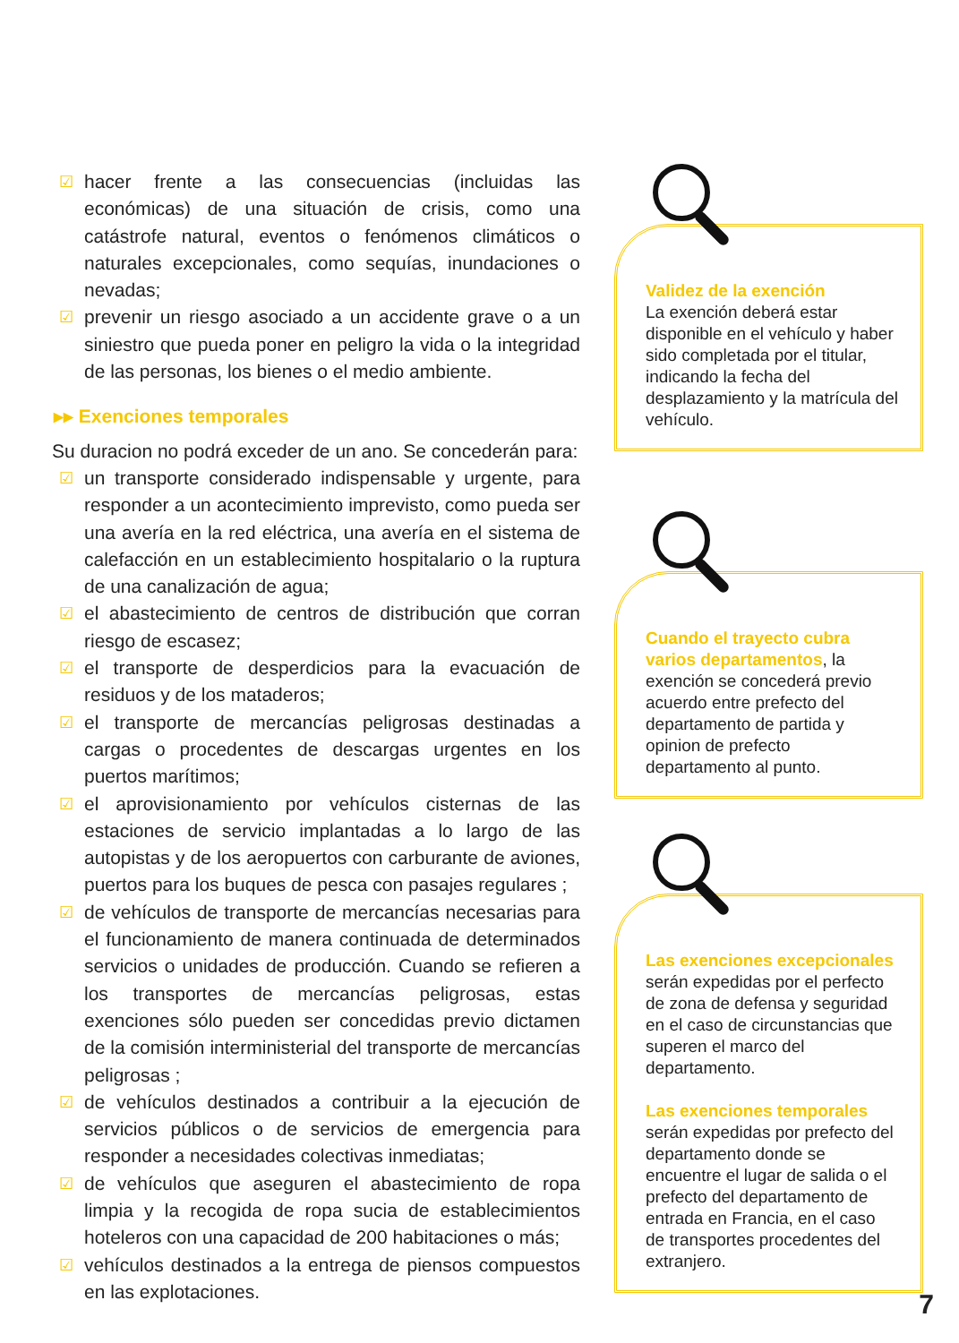☑ hacer frente a las consecuencias (incluidas las económicas) de una situación de crisis, como una catástrofe natural, eventos o fenómenos climáticos o naturales excepcionales, como sequías, inundaciones o nevadas;
☑ prevenir un riesgo asociado a un accidente grave o a un siniestro que pueda poner en peligro la vida o la integridad de las personas, los bienes o el medio ambiente.
▸▸ Exenciones temporales
Su duracion no podrá exceder de un ano. Se concederán para:
☑ un transporte considerado indispensable y urgente, para responder a un acontecimiento imprevisto, como pueda ser una avería en la red eléctrica, una avería en el sistema de calefacción en un establecimiento hospitalario o la ruptura de una canalización de agua;
☑ el abastecimiento de centros de distribución que corran riesgo de escasez;
☑ el transporte de desperdicios para la evacuación de residuos y de los mataderos;
☑ el transporte de mercancías peligrosas destinadas a cargas o procedentes de descargas urgentes en los puertos marítimos;
☑ el aprovisionamiento por vehículos cisternas de las estaciones de servicio implantadas a lo largo de las autopistas y de los aeropuertos con carburante de aviones, puertos para los buques de pesca con pasajes regulares ;
☑ de vehículos de transporte de mercancías necesarias para el funcionamiento de manera continuada de determinados servicios o unidades de producción. Cuando se refieren a los transportes de mercancías peligrosas, estas exenciones sólo pueden ser concedidas previo dictamen de la comisión interministerial del transporte de mercancías peligrosas ;
☑ de vehículos destinados a contribuir a la ejecución de servicios públicos o de servicios de emergencia para responder a necesidades colectivas inmediatas;
☑ de vehículos que aseguren el abastecimiento de ropa limpia y la recogida de ropa sucia de establecimientos hoteleros con una capacidad de 200 habitaciones o más;
☑ vehículos destinados a la entrega de piensos compuestos en las explotaciones.
Validez de la exención
La exención deberá estar disponible en el vehículo y haber sido completada por el titular, indicando la fecha del desplazamiento y la matrícula del vehículo.
Cuando el trayecto cubra varios departamentos, la exención se concederá previo acuerdo entre prefecto del departamento de partida y opinion de prefecto departamento al punto.
Las exenciones excepcionales
serán expedidas por el perfecto de zona de defensa y seguridad en el caso de circunstancias que superen el marco del departamento.
Las exenciones temporales
serán expedidas por prefecto del departamento donde se encuentre el lugar de salida o el prefecto del departamento de entrada en Francia, en el caso de transportes procedentes del extranjero.
7